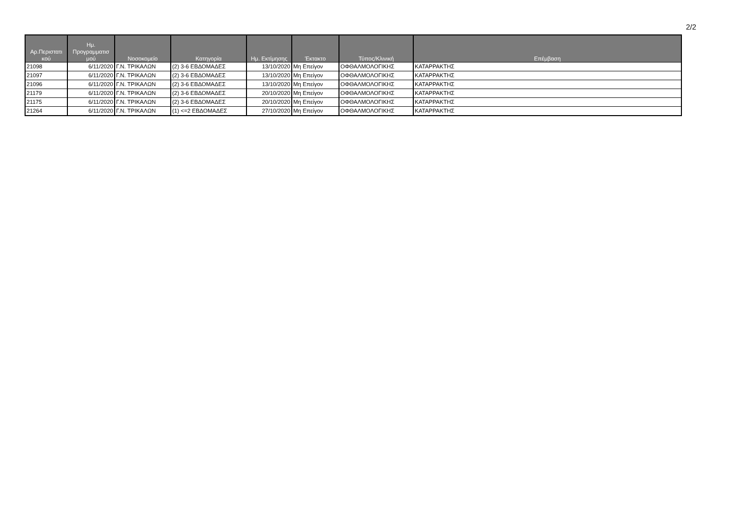2/2
| Αρ.Περιστατι κού | Ημ. Προγραμματισ μού | Νοσοκομείο | Κατηγορία | Ημ. Εκτίμησης | Έκτακτο | Τύπος/Κλινική | Επέμβαση |
| --- | --- | --- | --- | --- | --- | --- | --- |
| 21098 | 6/11/2020 | Γ.Ν. ΤΡΙΚΑΛΩΝ | (2) 3-6 ΕΒΔΟΜΑΔΕΣ | 13/10/2020 | Μη Επείγον | ΟΦΘΑΛΜΟΛΟΓΙΚΗΣ | ΚΑΤΑΡΡΑΚΤΗΣ |
| 21097 | 6/11/2020 | Γ.Ν. ΤΡΙΚΑΛΩΝ | (2) 3-6 ΕΒΔΟΜΑΔΕΣ | 13/10/2020 | Μη Επείγον | ΟΦΘΑΛΜΟΛΟΓΙΚΗΣ | ΚΑΤΑΡΡΑΚΤΗΣ |
| 21096 | 6/11/2020 | Γ.Ν. ΤΡΙΚΑΛΩΝ | (2) 3-6 ΕΒΔΟΜΑΔΕΣ | 13/10/2020 | Μη Επείγον | ΟΦΘΑΛΜΟΛΟΓΙΚΗΣ | ΚΑΤΑΡΡΑΚΤΗΣ |
| 21179 | 6/11/2020 | Γ.Ν. ΤΡΙΚΑΛΩΝ | (2) 3-6 ΕΒΔΟΜΑΔΕΣ | 20/10/2020 | Μη Επείγον | ΟΦΘΑΛΜΟΛΟΓΙΚΗΣ | ΚΑΤΑΡΡΑΚΤΗΣ |
| 21175 | 6/11/2020 | Γ.Ν. ΤΡΙΚΑΛΩΝ | (2) 3-6 ΕΒΔΟΜΑΔΕΣ | 20/10/2020 | Μη Επείγον | ΟΦΘΑΛΜΟΛΟΓΙΚΗΣ | ΚΑΤΑΡΡΑΚΤΗΣ |
| 21264 | 6/11/2020 | Γ.Ν. ΤΡΙΚΑΛΩΝ | (1) <=2 ΕΒΔΟΜΑΔΕΣ | 27/10/2020 | Μη Επείγον | ΟΦΘΑΛΜΟΛΟΓΙΚΗΣ | ΚΑΤΑΡΡΑΚΤΗΣ |